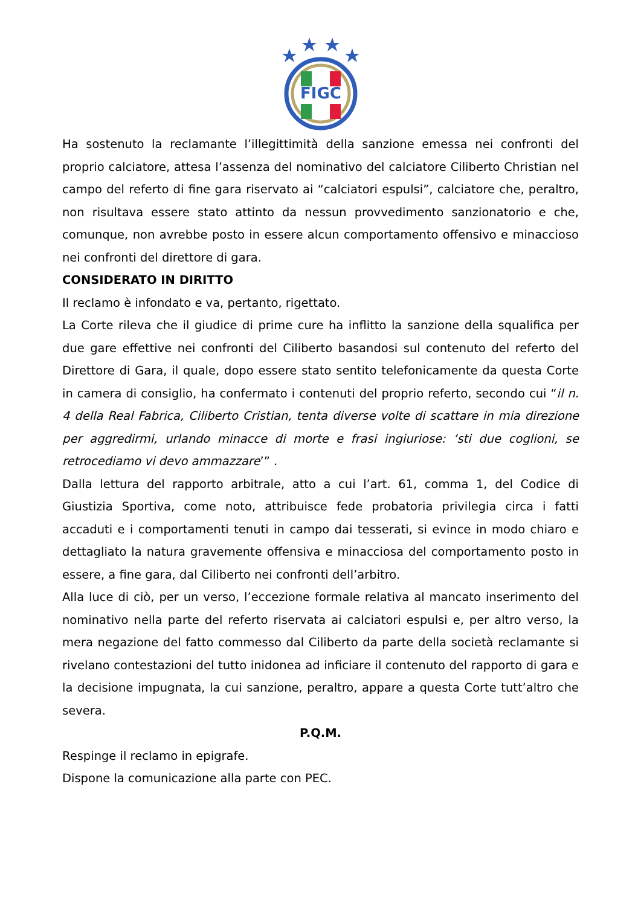FIGC
Ha sostenuto la reclamante l’illegittimità della sanzione emessa nei confronti del proprio calciatore, attesa l’assenza del nominativo del calciatore Ciliberto Christian nel campo del referto di fine gara riservato ai “calciatori espulsi”, calciatore che, peraltro, non risultava essere stato attinto da nessun provvedimento sanzionatorio e che, comunque, non avrebbe posto in essere alcun comportamento offensivo e minaccioso nei confronti del direttore di gara.
CONSIDERATO IN DIRITTO
Il reclamo è infondato e va, pertanto, rigettato.
La Corte rileva che il giudice di prime cure ha inflitto la sanzione della squalifica per due gare effettive nei confronti del Ciliberto basandosi sul contenuto del referto del Direttore di Gara, il quale, dopo essere stato sentito telefonicamente da questa Corte in camera di consiglio, ha confermato i contenuti del proprio referto, secondo cui “il n. 4 della Real Fabrica, Ciliberto Cristian, tenta diverse volte di scattare in mia direzione per aggredirmi, urlando minacce di morte e frasi ingiuriose: ‘sti due coglioni, se retrocediamo vi devo ammazzare’” .
Dalla lettura del rapporto arbitrale, atto a cui l’art. 61, comma 1, del Codice di Giustizia Sportiva, come noto, attribuisce fede probatoria privilegia circa i fatti accaduti e i comportamenti tenuti in campo dai tesserati, si evince in modo chiaro e dettagliato la natura gravemente offensiva e minacciosa del comportamento posto in essere, a fine gara, dal Ciliberto nei confronti dell’arbitro.
Alla luce di ciò, per un verso, l’eccezione formale relativa al mancato inserimento del nominativo nella parte del referto riservata ai calciatori espulsi e, per altro verso, la mera negazione del fatto commesso dal Ciliberto da parte della società reclamante si rivelano contestazioni del tutto inidonea ad inficiare il contenuto del rapporto di gara e la decisione impugnata, la cui sanzione, peraltro, appare a questa Corte tutt’altro che severa.
P.Q.M.
Respinge il reclamo in epigrafe.
Dispone la comunicazione alla parte con PEC.